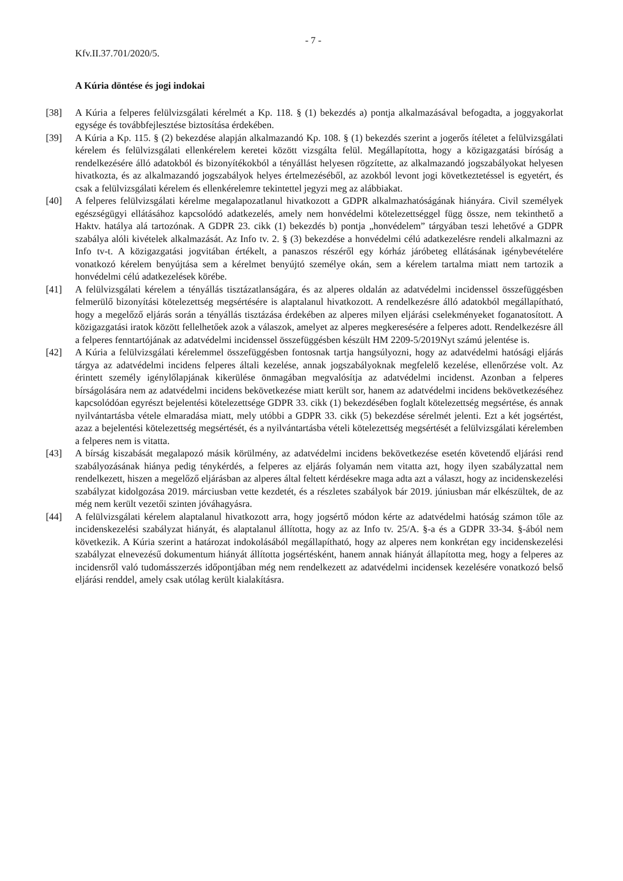- 7 -
Kfv.II.37.701/2020/5.
A Kúria döntése és jogi indokai
[38] A Kúria a felperes felülvizsgálati kérelmét a Kp. 118. § (1) bekezdés a) pontja alkalmazásával befogadta, a joggyakorlat egysége és továbbfejlesztése biztosítása érdekében.
[39] A Kúria a Kp. 115. § (2) bekezdése alapján alkalmazandó Kp. 108. § (1) bekezdés szerint a jogerős ítéletet a felülvizsgálati kérelem és felülvizsgálati ellenkérelem keretei között vizsgálta felül. Megállapította, hogy a közigazgatási bíróság a rendelkezésére álló adatokból és bizonyítékokból a tényállást helyesen rögzítette, az alkalmazandó jogszabályokat helyesen hivatkozta, és az alkalmazandó jogszabályok helyes értelmezéséből, az azokból levont jogi következtetéssel is egyetért, és csak a felülvizsgálati kérelem és ellenkérelemre tekintettel jegyzi meg az alábbiakat.
[40] A felperes felülvizsgálati kérelme megalapozatlanul hivatkozott a GDPR alkalmazhatóságának hiányára. Civil személyek egészségügyi ellátásához kapcsolódó adatkezelés, amely nem honvédelmi kötelezettséggel függ össze, nem tekinthető a Haktv. hatálya alá tartozónak. A GDPR 23. cikk (1) bekezdés b) pontja „honvédelem” tárgyában teszi lehetővé a GDPR szabálya alóli kivételek alkalmazását. Az Info tv. 2. § (3) bekezdése a honvédelmi célú adatkezelésre rendeli alkalmazni az Info tv-t. A közigazgatási jogvitában értékelt, a panaszos részéről egy kórház járóbeteg ellátásának igénybevételére vonatkozó kérelem benyújtása sem a kérelmet benyújtó személye okán, sem a kérelem tartalma miatt nem tartozik a honvédelmi célú adatkezelések körébe.
[41] A felülvizsgálati kérelem a tényállás tisztázatlanságára, és az alperes oldalán az adatvédelmi incidenssel összefüggésben felmerülő bizonyítási kötelezettség megsértésére is alaptalanul hivatkozott. A rendelkezésre álló adatokból megállapítható, hogy a megelőző eljárás során a tényállás tisztázása érdekében az alperes milyen eljárási cselekményeket foganatosított. A közigazgatási iratok között fellelhetőek azok a válaszok, amelyet az alperes megkeresésére a felperes adott. Rendelkezésre áll a felperes fenntartójának az adatvédelmi incidenssel összefüggésben készült HM 2209-5/2019Nyt számú jelentése is.
[42] A Kúria a felülvizsgálati kérelemmel összefüggésben fontosnak tartja hangsúlyozni, hogy az adatvédelmi hatósági eljárás tárgya az adatvédelmi incidens felperes általi kezelése, annak jogszabályoknak megfelelő kezelése, ellenőrzése volt. Az érintett személy igénylőlapjának kikerülése önmagában megvalósítja az adatvédelmi incidenst. Azonban a felperes bírságolására nem az adatvédelmi incidens bekövetkezése miatt került sor, hanem az adatvédelmi incidens bekövetkezéséhez kapcsolódóan egyrészt bejelentési kötelezettsége GDPR 33. cikk (1) bekezdésében foglalt kötelezettség megsértése, és annak nyilvántartásba vétele elmaradása miatt, mely utóbbi a GDPR 33. cikk (5) bekezdése sérelmét jelenti. Ezt a két jogsértést, azaz a bejelentési kötelezettség megsértését, és a nyilvántartásba vételi kötelezettség megsértését a felülvizsgálati kérelemben a felperes nem is vitatta.
[43] A bírság kiszabását megalapozó másik körülmény, az adatvédelmi incidens bekövetkezése esetén követendő eljárási rend szabályozásának hiánya pedig ténykérdés, a felperes az eljárás folyamán nem vitatta azt, hogy ilyen szabályzattal nem rendelkezett, hiszen a megelőző eljárásban az alperes által feltett kérdésekre maga adta azt a választ, hogy az incidenskezelési szabályzat kidolgozása 2019. márciusban vette kezdetét, és a részletes szabályok bár 2019. júniusban már elkészültek, de az még nem került vezetői szinten jóváhagyásra.
[44] A felülvizsgálati kérelem alaptalanul hivatkozott arra, hogy jogsértő módon kérte az adatvédelmi hatóság számon tőle az incidenskezelési szabályzat hiányát, és alaptalanul állította, hogy az az Info tv. 25/A. §-a és a GDPR 33-34. §-ából nem következik. A Kúria szerint a határozat indokolásából megállapítható, hogy az alperes nem konkrétan egy incidenskezelési szabályzat elnevezésű dokumentum hiányát állította jogsértésként, hanem annak hiányát állapította meg, hogy a felperes az incidensről való tudomásszerzés időpontjában még nem rendelkezett az adatvédelmi incidensek kezelésére vonatkozó belső eljárási renddel, amely csak utólag került kialakításra.